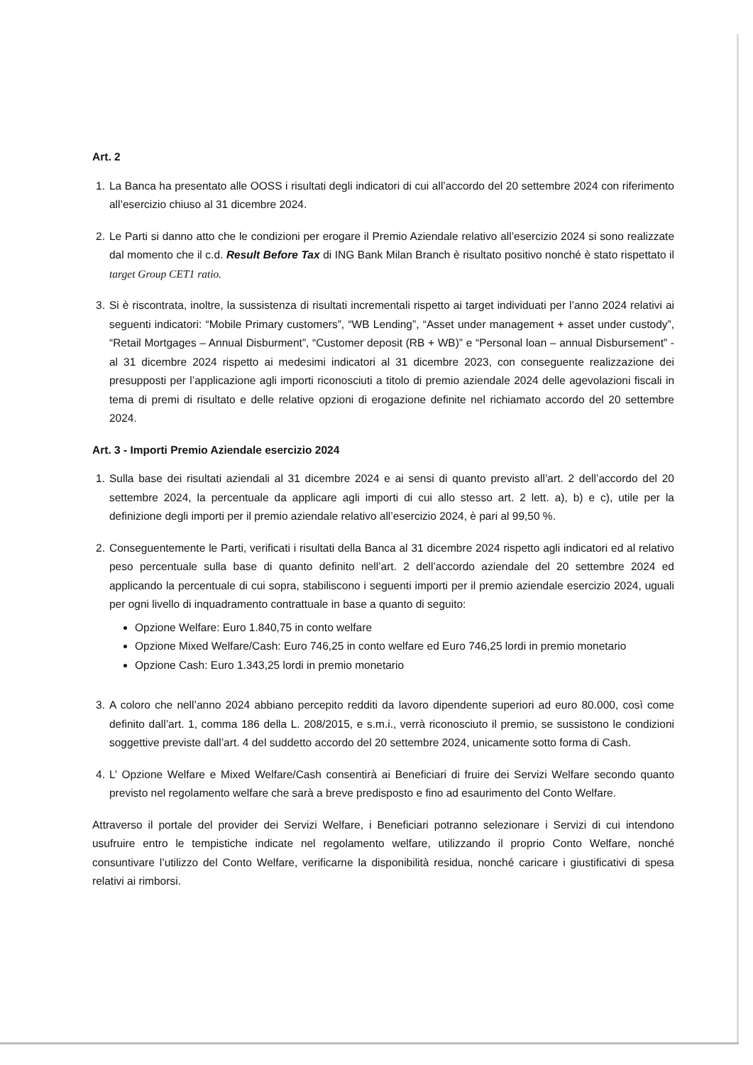Art. 2
1. La Banca ha presentato alle OOSS i risultati degli indicatori di cui all’accordo del 20 settembre 2024 con riferimento all’esercizio chiuso al 31 dicembre 2024.
2. Le Parti si danno atto che le condizioni per erogare il Premio Aziendale relativo all’esercizio 2024 si sono realizzate dal momento che il c.d. Result Before Tax di ING Bank Milan Branch è risultato positivo nonché è stato rispettato il target Group CET1 ratio.
3. Si è riscontrata, inoltre, la sussistenza di risultati incrementali rispetto ai target individuati per l’anno 2024 relativi ai seguenti indicatori: “Mobile Primary customers”, “WB Lending”, “Asset under management + asset under custody”, “Retail Mortgages – Annual Disburment”, “Customer deposit (RB + WB)” e “Personal loan – annual Disbursement” - al 31 dicembre 2024 rispetto ai medesimi indicatori al 31 dicembre 2023, con conseguente realizzazione dei presupposti per l’applicazione agli importi riconosciuti a titolo di premio aziendale 2024 delle agevolazioni fiscali in tema di premi di risultato e delle relative opzioni di erogazione definite nel richiamato accordo del 20 settembre 2024.
Art. 3 - Importi Premio Aziendale esercizio 2024
1. Sulla base dei risultati aziendali al 31 dicembre 2024 e ai sensi di quanto previsto all’art. 2 dell’accordo del 20 settembre 2024, la percentuale da applicare agli importi di cui allo stesso art. 2 lett. a), b) e c), utile per la definizione degli importi per il premio aziendale relativo all’esercizio 2024, è pari al 99,50 %.
2. Conseguentemente le Parti, verificati i risultati della Banca al 31 dicembre 2024 rispetto agli indicatori ed al relativo peso percentuale sulla base di quanto definito nell’art. 2 dell’accordo aziendale del 20 settembre 2024 ed applicando la percentuale di cui sopra, stabiliscono i seguenti importi per il premio aziendale esercizio 2024, uguali per ogni livello di inquadramento contrattuale in base a quanto di seguito:
Opzione Welfare: Euro 1.840,75 in conto welfare
Opzione Mixed Welfare/Cash: Euro 746,25 in conto welfare ed Euro 746,25 lordi in premio monetario
Opzione Cash: Euro 1.343,25 lordi in premio monetario
3. A coloro che nell’anno 2024 abbiano percepito redditi da lavoro dipendente superiori ad euro 80.000, così come definito dall’art. 1, comma 186 della L. 208/2015, e s.m.i., verrà riconosciuto il premio, se sussistono le condizioni soggettive previste dall’art. 4 del suddetto accordo del 20 settembre 2024, unicamente sotto forma di Cash.
4. L’ Opzione Welfare e Mixed Welfare/Cash consentirà ai Beneficiari di fruire dei Servizi Welfare secondo quanto previsto nel regolamento welfare che sarà a breve predisposto e fino ad esaurimento del Conto Welfare.
Attraverso il portale del provider dei Servizi Welfare, i Beneficiari potranno selezionare i Servizi di cui intendono usufruire entro le tempistiche indicate nel regolamento welfare, utilizzando il proprio Conto Welfare, nonché consuntivare l’utilizzo del Conto Welfare, verificarne la disponibilità residua, nonché caricare i giustificativi di spesa relativi ai rimborsi.